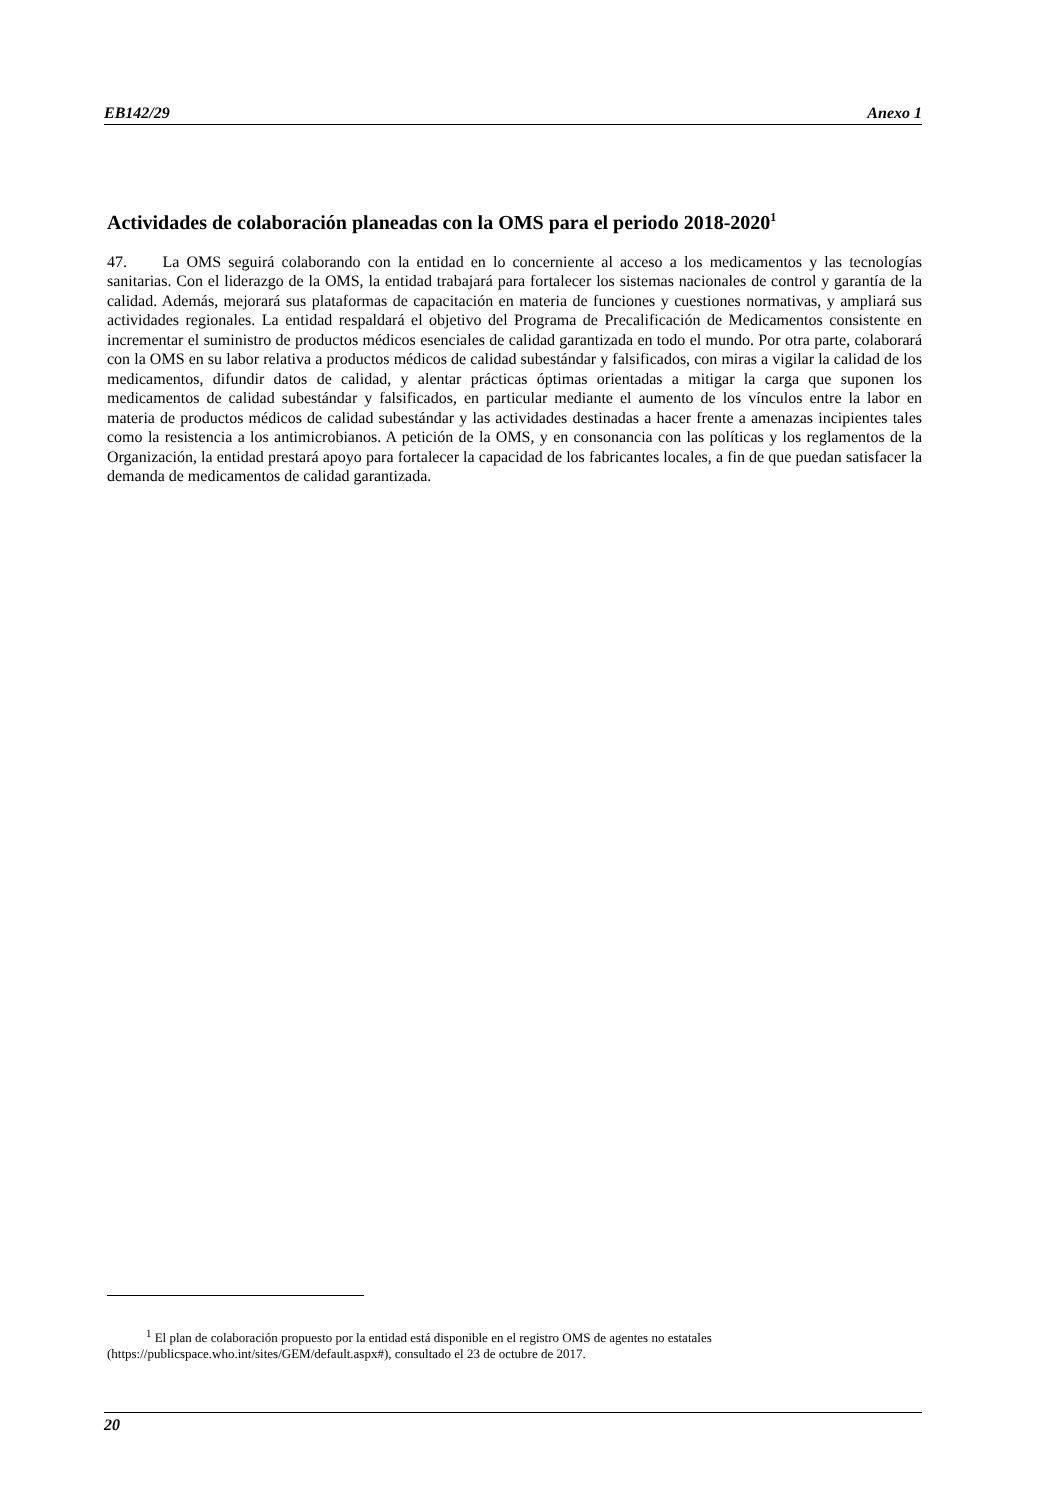EB142/29 Anexo 1
Actividades de colaboración planeadas con la OMS para el periodo 2018-2020<sup>1</sup>
47. La OMS seguirá colaborando con la entidad en lo concerniente al acceso a los medicamentos y las tecnologías sanitarias. Con el liderazgo de la OMS, la entidad trabajará para fortalecer los sistemas nacionales de control y garantía de la calidad. Además, mejorará sus plataformas de capacitación en materia de funciones y cuestiones normativas, y ampliará sus actividades regionales. La entidad respaldará el objetivo del Programa de Precalificación de Medicamentos consistente en incrementar el suministro de productos médicos esenciales de calidad garantizada en todo el mundo. Por otra parte, colaborará con la OMS en su labor relativa a productos médicos de calidad subestándar y falsificados, con miras a vigilar la calidad de los medicamentos, difundir datos de calidad, y alentar prácticas óptimas orientadas a mitigar la carga que suponen los medicamentos de calidad subestándar y falsificados, en particular mediante el aumento de los vínculos entre la labor en materia de productos médicos de calidad subestándar y las actividades destinadas a hacer frente a amenazas incipientes tales como la resistencia a los antimicrobianos. A petición de la OMS, y en consonancia con las políticas y los reglamentos de la Organización, la entidad prestará apoyo para fortalecer la capacidad de los fabricantes locales, a fin de que puedan satisfacer la demanda de medicamentos de calidad garantizada.
<sup>1</sup> El plan de colaboración propuesto por la entidad está disponible en el registro OMS de agentes no estatales (https://publicspace.who.int/sites/GEM/default.aspx#), consultado el 23 de octubre de 2017.
20